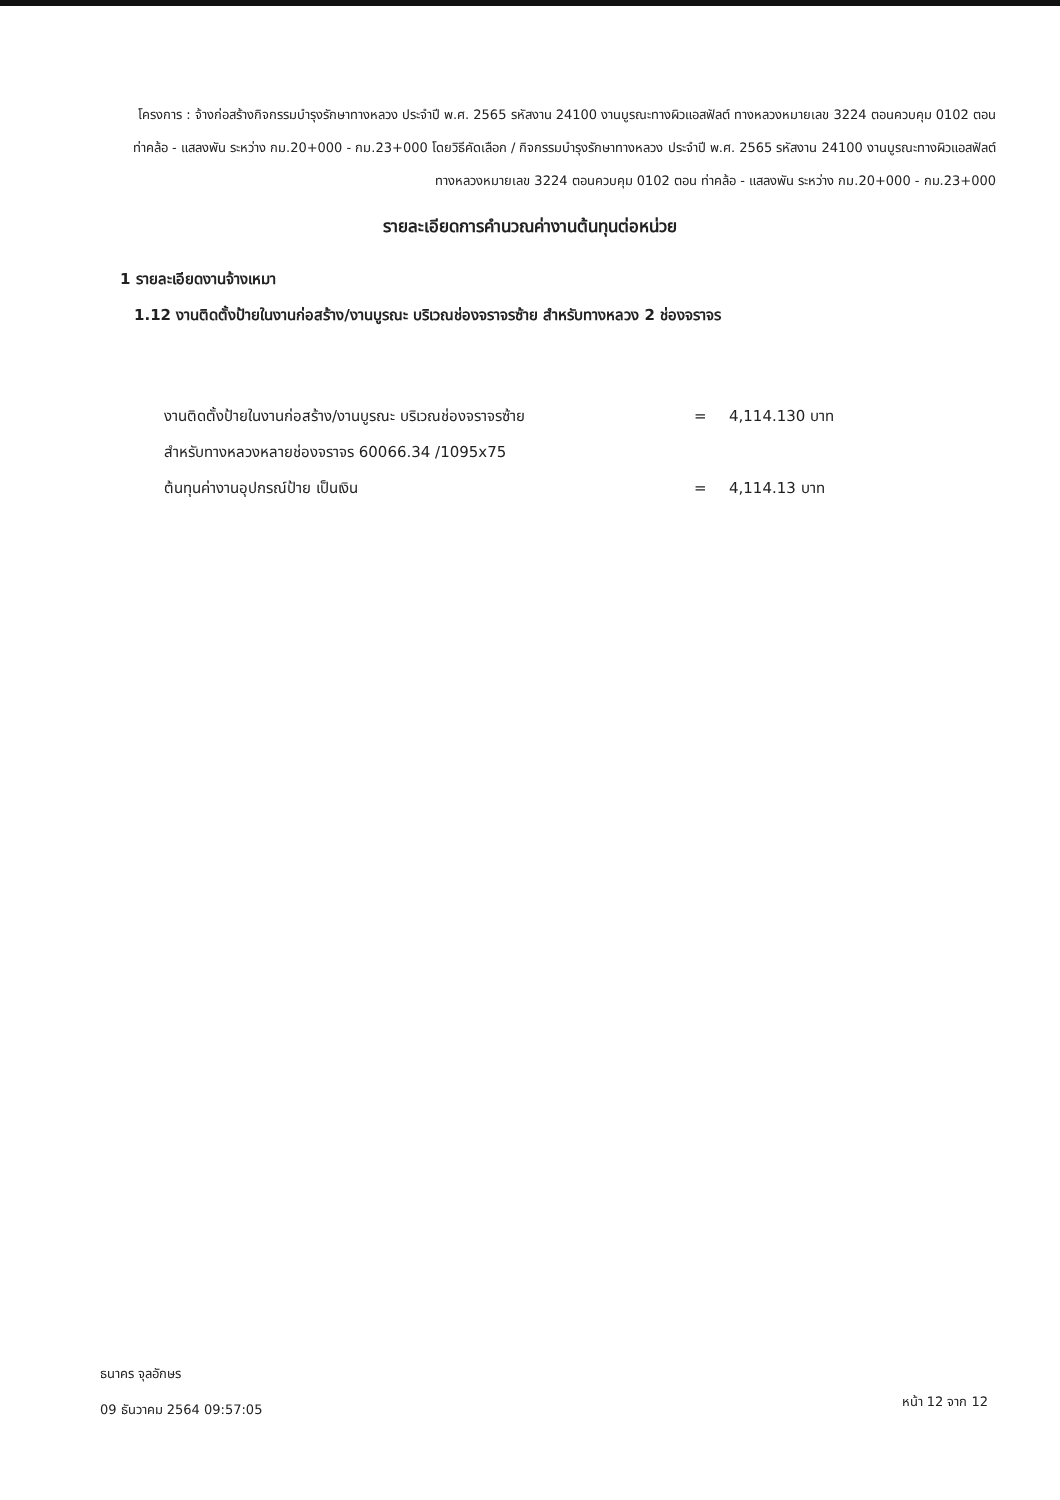โครงการ : จ้างก่อสร้างกิจกรรมบำรุงรักษาทางหลวง ประจำปี พ.ศ. 2565 รหัสงาน 24100 งานบูรณะทางผิวแอสฟัลต์ ทางหลวงหมายเลข 3224 ตอนควบคุม 0102 ตอน ท่าคล้อ - แสลงพัน ระหว่าง กม.20+000 - กม.23+000 โดยวิธีคัดเลือก / กิจกรรมบำรุงรักษาทางหลวง ประจำปี พ.ศ. 2565 รหัสงาน 24100 งานบูรณะทางผิวแอสฟัลต์ ทางหลวงหมายเลข 3224 ตอนควบคุม 0102 ตอน ท่าคล้อ - แสลงพัน ระหว่าง กม.20+000 - กม.23+000
รายละเอียดการคำนวณค่างานต้นทุนต่อหน่วย
1 รายละเอียดงานจ้างเหมา
1.12 งานติดตั้งป้ายในงานก่อสร้าง/งานบูรณะ บริเวณช่องจราจรซ้าย สำหรับทางหลวง 2 ช่องจราจร
| งานติดตั้งป้ายในงานก่อสร้าง/งานบูรณะ บริเวณช่องจราจรซ้าย | = | 4,114.130 บาท |
| สำหรับทางหลวงหลายช่องจราจร 60066.34 /1095x75 | | |
| ต้นทุนค่างานอุปกรณ์ป้าย เป็นเงิน | = | 4,114.13 บาท |
ธนาคร จุลอักษร
09 ธันวาคม 2564 09:57:05
หน้า 12 จาก 12